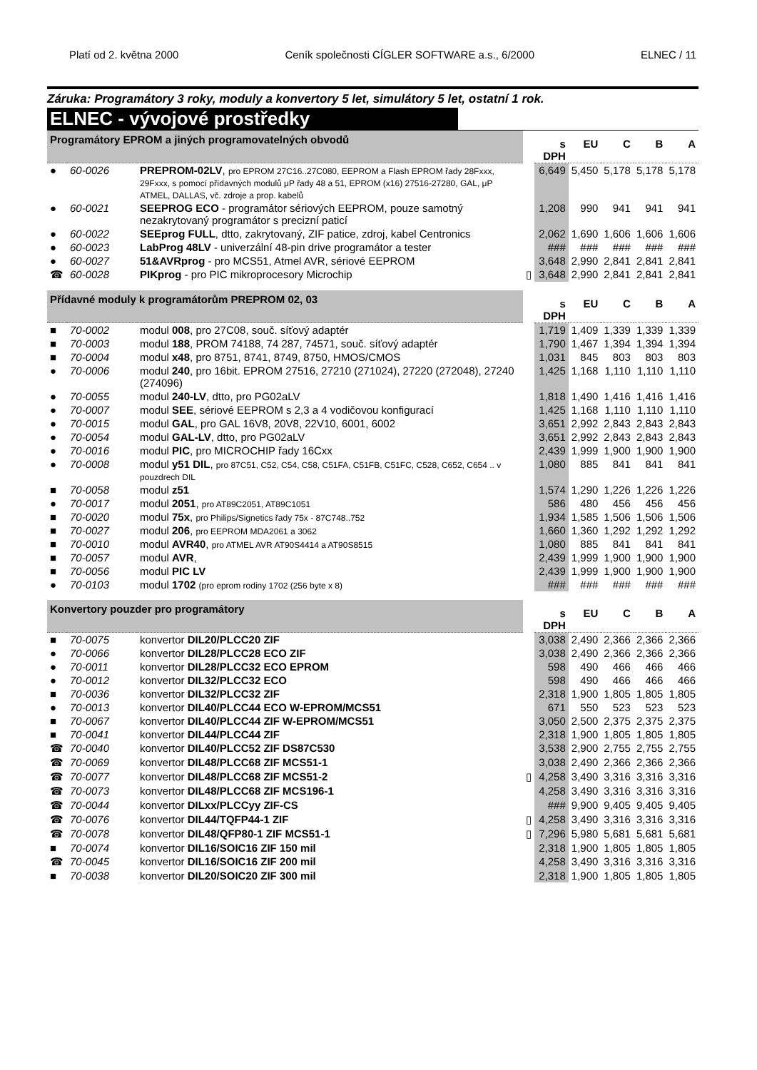Platí od 2. května 2000 Ceník společnosti CÍGLER SOFTWARE a.s., 6/2000 ELNEC / 11
Záruka: Programátory 3 roky, moduly a konvertory 5 let, simulátory 5 let, ostatní 1 rok.
ELNEC - vývojové prostředky
| Programátory EPROM a jiných programovatelných obvodů | | | | s DPH | EU | C | B | A |
| --- | --- | --- | --- | --- | --- | --- | --- | --- |
| ● | 60-0026 | PREPROM-02LV , pro EPROM 27C16..27C080, EEPROM a Flash EPROM řady 28Fxxx, 29Fxxx, s pomocí přídavných modulů μP řady 48 a 51, EPROM (x16) 27516-27280, GAL, μP ATMEL, DALLAS, vč. zdroje a prop. kabelů | | 6,649 | 5,450 | 5,178 | 5,178 | 5,178 |
| ● | 60-0021 | SEEPROG ECO - programátor sériových EEPROM, pouze samotný nezakrytovaný programátor s precizní paticí | | 1,208 | 990 | 941 | 941 | 941 |
| ● | 60-0022 | SEEprog FULL , dtto, zakrytovaný, ZIF patice, zdroj, kabel Centronics | | 2,062 | 1,690 | 1,606 | 1,606 | 1,606 |
| ● | 60-0023 | LabProg 48LV - univerzální 48-pin drive programátor a tester | | ### | ### | ### | ### | ### |
| ● | 60-0027 | 51&AVRprog - pro MCS51, Atmel AVR, sériové EEPROM | | 3,648 | 2,990 | 2,841 | 2,841 | 2,841 |
| ☎ | 60-0028 | PIKprog - pro PIC mikroprocesory Microchip | ▯ | 3,648 | 2,990 | 2,841 | 2,841 | 2,841 |
| Přídavné moduly k programátorům PREPROM 02, 03 | | | | s DPH | EU | C | B | A |
| ■ | 70-0002 | modul 008 , pro 27C08, souč. síťový adaptér | | 1,719 | 1,409 | 1,339 | 1,339 | 1,339 |
| ■ | 70-0003 | modul 188 , PROM 74188, 74 287, 74571, souč. síťový adaptér | | 1,790 | 1,467 | 1,394 | 1,394 | 1,394 |
| ■ | 70-0004 | modul x48 , pro 8751, 8741, 8749, 8750, HMOS/CMOS | | 1,031 | 845 | 803 | 803 | 803 |
| ● | 70-0006 | modul 240 , pro 16bit. EPROM 27516, 27210 (271024), 27220 (272048), 27240 (274096) | | 1,425 | 1,168 | 1,110 | 1,110 | 1,110 |
| ● | 70-0055 | modul 240-LV , dtto, pro PG02aLV | | 1,818 | 1,490 | 1,416 | 1,416 | 1,416 |
| ● | 70-0007 | modul SEE , sériové EEPROM s 2,3 a 4 vodičovou konfigurací | | 1,425 | 1,168 | 1,110 | 1,110 | 1,110 |
| ● | 70-0015 | modul GAL , pro GAL 16V8, 20V8, 22V10, 6001, 6002 | | 3,651 | 2,992 | 2,843 | 2,843 | 2,843 |
| ● | 70-0054 | modul GAL-LV , dtto, pro PG02aLV | | 3,651 | 2,992 | 2,843 | 2,843 | 2,843 |
| ● | 70-0016 | modul PIC , pro MICROCHIP řady 16Cxx | | 2,439 | 1,999 | 1,900 | 1,900 | 1,900 |
| ● | 70-0008 | modul y51 DIL , pro 87C51, C52, C54, C58, C51FA, C51FB, C51FC, C528, C652, C654 .. v pouzdrech DIL | | 1,080 | 885 | 841 | 841 | 841 |
| ■ | 70-0058 | modul z51 | | 1,574 | 1,290 | 1,226 | 1,226 | 1,226 |
| ● | 70-0017 | modul 2051 , pro AT89C2051, AT89C1051 | | 586 | 480 | 456 | 456 | 456 |
| ■ | 70-0020 | modul 75x , pro Philips/Signetics řady 75x - 87C748..752 | | 1,934 | 1,585 | 1,506 | 1,506 | 1,506 |
| ■ | 70-0027 | modul 206 , pro EEPROM MDA2061 a 3062 | | 1,660 | 1,360 | 1,292 | 1,292 | 1,292 |
| ■ | 70-0010 | modul AVR40 , pro ATMEL AVR AT90S4414 a AT90S8515 | | 1,080 | 885 | 841 | 841 | 841 |
| ■ | 70-0057 | modul AVR , | | 2,439 | 1,999 | 1,900 | 1,900 | 1,900 |
| ■ | 70-0056 | modul PIC LV | | 2,439 | 1,999 | 1,900 | 1,900 | 1,900 |
| ● | 70-0103 | modul 1702 (pro eprom rodiny 1702 (256 byte x 8) | | ### | ### | ### | ### | ### |
| Konvertory pouzder pro programátory | | | | s DPH | EU | C | B | A |
| ■ | 70-0075 | konvertor DIL20/PLCC20 ZIF | | 3,038 | 2,490 | 2,366 | 2,366 | 2,366 |
| ● | 70-0066 | konvertor DIL28/PLCC28 ECO ZIF | | 3,038 | 2,490 | 2,366 | 2,366 | 2,366 |
| ● | 70-0011 | konvertor DIL28/PLCC32 ECO EPROM | | 598 | 490 | 466 | 466 | 466 |
| ● | 70-0012 | konvertor DIL32/PLCC32 ECO | | 598 | 490 | 466 | 466 | 466 |
| ■ | 70-0036 | konvertor DIL32/PLCC32 ZIF | | 2,318 | 1,900 | 1,805 | 1,805 | 1,805 |
| ● | 70-0013 | konvertor DIL40/PLCC44 ECO W-EPROM/MCS51 | | 671 | 550 | 523 | 523 | 523 |
| ■ | 70-0067 | konvertor DIL40/PLCC44 ZIF W-EPROM/MCS51 | | 3,050 | 2,500 | 2,375 | 2,375 | 2,375 |
| ■ | 70-0041 | konvertor DIL44/PLCC44 ZIF | | 2,318 | 1,900 | 1,805 | 1,805 | 1,805 |
| ☎ | 70-0040 | konvertor DIL40/PLCC52 ZIF DS87C530 | | 3,538 | 2,900 | 2,755 | 2,755 | 2,755 |
| ☎ | 70-0069 | konvertor DIL48/PLCC68 ZIF MCS51-1 | | 3,038 | 2,490 | 2,366 | 2,366 | 2,366 |
| ☎ | 70-0077 | konvertor DIL48/PLCC68 ZIF MCS51-2 | ▯ | 4,258 | 3,490 | 3,316 | 3,316 | 3,316 |
| ☎ | 70-0073 | konvertor DIL48/PLCC68 ZIF MCS196-1 | | 4,258 | 3,490 | 3,316 | 3,316 | 3,316 |
| ☎ | 70-0044 | konvertor DILxx/PLCCyy ZIF-CS | | ### | 9,900 | 9,405 | 9,405 | 9,405 |
| ☎ | 70-0076 | konvertor DIL44/TQFP44-1 ZIF | ▯ | 4,258 | 3,490 | 3,316 | 3,316 | 3,316 |
| ☎ | 70-0078 | konvertor DIL48/QFP80-1 ZIF MCS51-1 | ▯ | 7,296 | 5,980 | 5,681 | 5,681 | 5,681 |
| ■ | 70-0074 | konvertor DIL16/SOIC16 ZIF 150 mil | | 2,318 | 1,900 | 1,805 | 1,805 | 1,805 |
| ☎ | 70-0045 | konvertor DIL16/SOIC16 ZIF 200 mil | | 4,258 | 3,490 | 3,316 | 3,316 | 3,316 |
| ■ | 70-0038 | konvertor DIL20/SOIC20 ZIF 300 mil | | 2,318 | 1,900 | 1,805 | 1,805 | 1,805 |